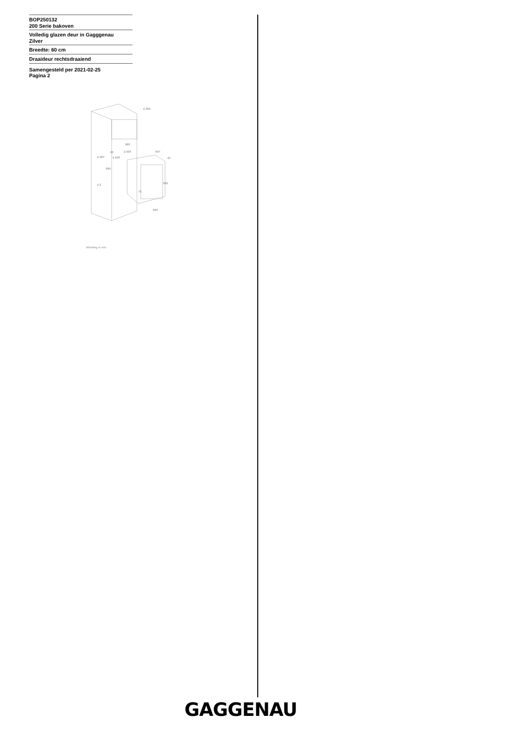BOP250132
200 Serie bakoven
Volledig glazen deur in Gagggenau
Zilver
Breedte: 60 cm
Draaideur rechtsdraaiend
Samengesteld per 2021-02-25
Pagina 2
≥ 300
560
≥ 550
20
≥ 500
≥ 597
590
≥ 2
547
21
595
72
590
Afmeting in mm
GAGGENAU